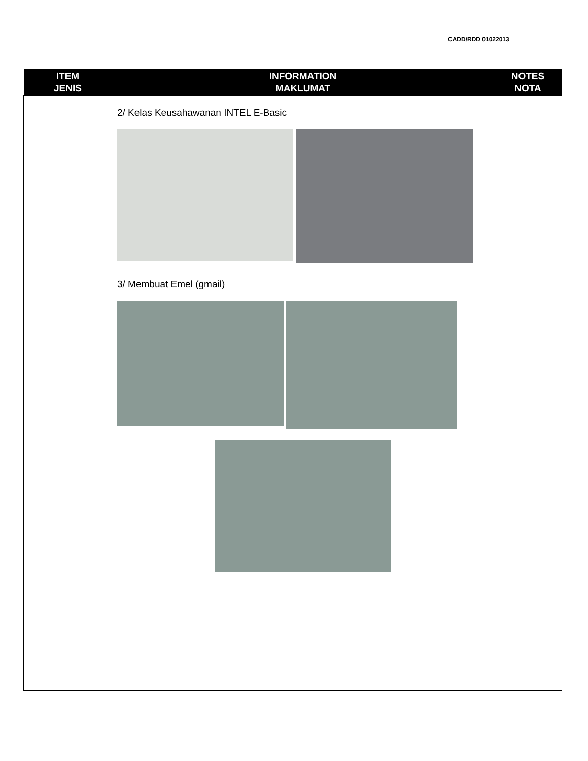CADD/RDD 01022013
| ITEM JENIS | INFORMATION MAKLUMAT | NOTES NOTA |
| --- | --- | --- |
| | 2/ Kelas Keusahawanan INTEL E-Basic 3/ Membuat Emel (gmail) | |